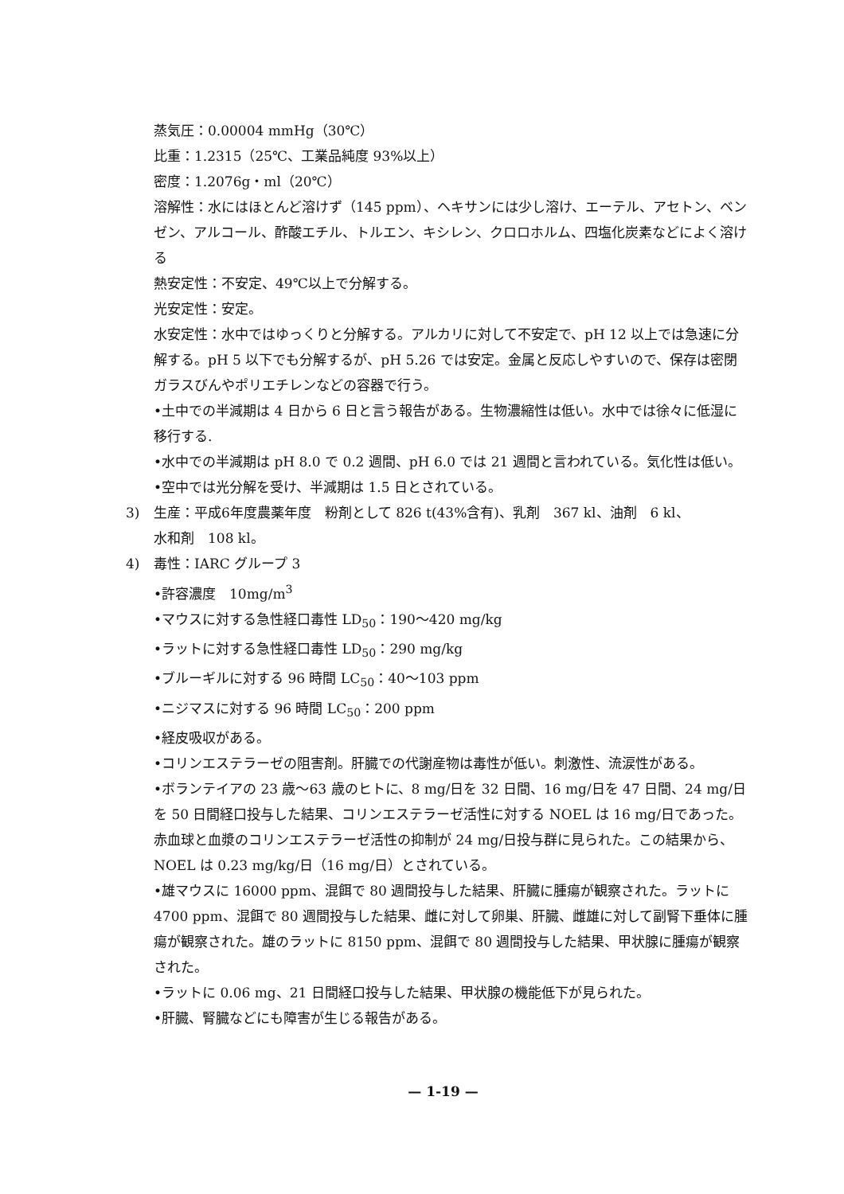蒸気圧：0.00004 mmHg（30℃）
比重：1.2315（25℃、工業品純度 93%以上）
密度：1.2076g・ml（20℃）
溶解性：水にはほとんど溶けず（145 ppm）、ヘキサンには少し溶け、エーテル、アセトン、ベンゼン、アルコール、酢酸エチル、トルエン、キシレン、クロロホルム、四塩化炭素などによく溶ける
熱安定性：不安定、49℃以上で分解する。
光安定性：安定。
水安定性：水中ではゆっくりと分解する。アルカリに対して不安定で、pH 12 以上では急速に分解する。pH 5 以下でも分解するが、pH 5.26 では安定。金属と反応しやすいので、保存は密閉ガラスびんやポリエチレンなどの容器で行う。
•土中での半減期は 4 日から 6 日と言う報告がある。生物濃縮性は低い。水中では徐々に低湿に移行する.
•水中での半減期は pH 8.0 で 0.2 週間、pH 6.0 では 21 週間と言われている。気化性は低い。
•空中では光分解を受け、半減期は 1.5 日とされている。
3) 生産：平成6年度農薬年度　粉剤として 826 t(43%含有)、乳剤　367 kl、油剤　6 kl、
水和剤　108 kl。
4) 毒性：IARC グループ 3
•許容濃度　10mg/m<sup>3</sup>
•マウスに対する急性経口毒性 LD<sub>50</sub>：190〜420 mg/kg
•ラットに対する急性経口毒性 LD<sub>50</sub>：290 mg/kg
•ブルーギルに対する 96 時間 LC<sub>50</sub>：40〜103 ppm
•ニジマスに対する 96 時間 LC<sub>50</sub>：200 ppm
•経皮吸収がある。
•コリンエステラーゼの阻害剤。肝臓での代謝産物は毒性が低い。刺激性、流涙性がある。
•ボランテイアの 23 歳〜63 歳のヒトに、8 mg/日を 32 日間、16 mg/日を 47 日間、24 mg/日を 50 日間経口投与した結果、コリンエステラーゼ活性に対する NOEL は 16 mg/日であった。赤血球と血漿のコリンエステラーゼ活性の抑制が 24 mg/日投与群に見られた。この結果から、NOEL は 0.23 mg/kg/日（16 mg/日）とされている。
•雄マウスに 16000 ppm、混餌で 80 週間投与した結果、肝臓に腫瘍が観察された。ラットに 4700 ppm、混餌で 80 週間投与した結果、雌に対して卵巣、肝臓、雌雄に対して副腎下垂体に腫瘍が観察された。雄のラットに 8150 ppm、混餌で 80 週間投与した結果、甲状腺に腫瘍が観察された。
•ラットに 0.06 mg、21 日間経口投与した結果、甲状腺の機能低下が見られた。
•肝臓、腎臓などにも障害が生じる報告がある。
— 1-19 —